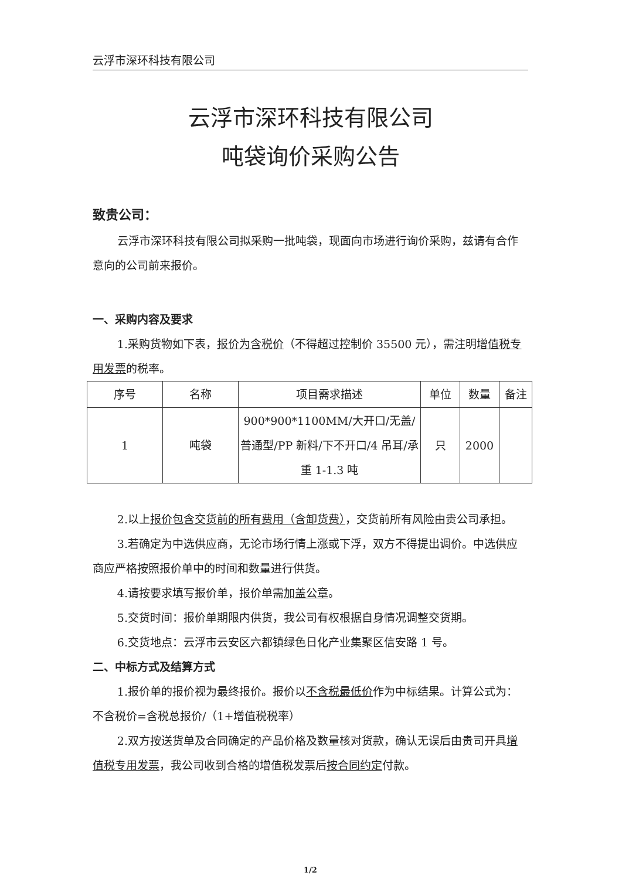云浮市深环科技有限公司
云浮市深环科技有限公司
吨袋询价采购公告
致贵公司：
云浮市深环科技有限公司拟采购一批吨袋，现面向市场进行询价采购，兹请有合作意向的公司前来报价。
一、采购内容及要求
1.采购货物如下表，报价为含税价（不得超过控制价 35500 元），需注明增值税专用发票的税率。
| 序号 | 名称 | 项目需求描述 | 单位 | 数量 | 备注 |
| 1 | 吨袋 | 900*900*1100MM/大开口/无盖/普通型/PP 新料/下不开口/4 吊耳/承重 1-1.3 吨 | 只 | 2000 | |
2.以上报价包含交货前的所有费用（含卸货费），交货前所有风险由贵公司承担。
3.若确定为中选供应商，无论市场行情上涨或下浮，双方不得提出调价。中选供应商应严格按照报价单中的时间和数量进行供货。
4.请按要求填写报价单，报价单需加盖公章。
5.交货时间：报价单期限内供货，我公司有权根据自身情况调整交货期。
6.交货地点：云浮市云安区六都镇绿色日化产业集聚区信安路 1 号。
二、中标方式及结算方式
1.报价单的报价视为最终报价。报价以不含税最低价作为中标结果。计算公式为：不含税价=含税总报价/（1+增值税税率）
2.双方按送货单及合同确定的产品价格及数量核对货款，确认无误后由贵司开具增值税专用发票，我公司收到合格的增值税发票后按合同约定付款。
1/2